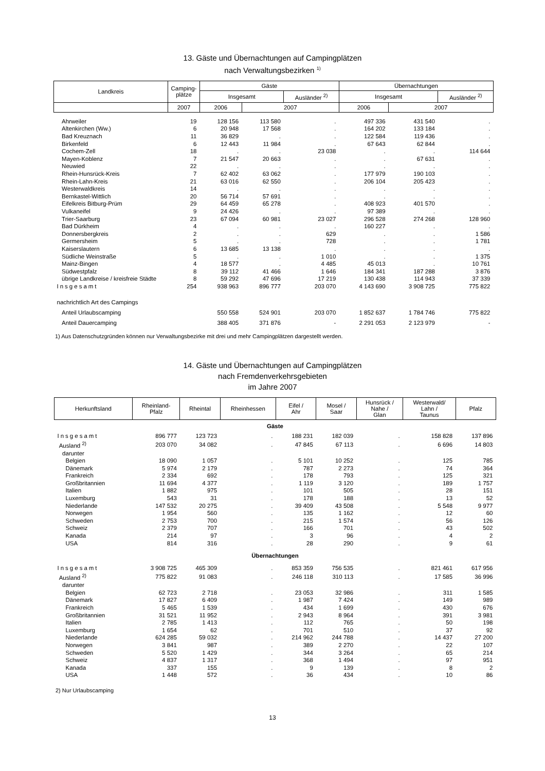13. Gäste und Übernachtungen auf Campingplätzen
nach Verwaltungsbezirken <sup>1)</sup>
| Landkreis | Camping- plätze | Gäste | | | Übernachtungen | | |
| --- | --- | --- | --- | --- | --- | --- | --- |
| | | Insgesamt | | Ausländer <sup>2)</sup> | Insgesamt | | Ausländer <sup>2)</sup> |
| | 2007 | 2006 | 2007 | | 2006 | 2007 | |
| Ahrweiler | 19 | 128 156 | 113 580 | . | 497 336 | 431 540 | . |
| Altenkirchen (Ww.) | 6 | 20 948 | 17 568 | . | 164 202 | 133 184 | . |
| Bad Kreuznach | 11 | 36 829 | . | . | 122 584 | 119 436 | . |
| Birkenfeld | 6 | 12 443 | 11 984 | . | 67 643 | 62 844 | . |
| Cochem-Zell | 18 | . | . | 23 038 | . | . | 114 644 |
| Mayen-Koblenz | 7 | 21 547 | 20 663 | . | . | 67 631 | . |
| Neuwied | 22 | . | . | . | . | . | . |
| Rhein-Hunsrück-Kreis | 7 | 62 402 | 63 062 | . | 177 979 | 190 103 | . |
| Rhein-Lahn-Kreis | 21 | 63 016 | 62 550 | . | 206 104 | 205 423 | . |
| Westerwaldkreis | 14 | . | . | . | . | . | . |
| Bernkastel-Wittlich | 20 | 56 714 | 57 691 | . | . | . | . |
| Eifelkreis Bitburg-Prüm | 29 | 64 459 | 65 278 | . | 408 923 | 401 570 | . |
| Vulkaneifel | 9 | 24 426 | . | . | 97 389 | . | . |
| Trier-Saarburg | 23 | 67 094 | 60 981 | 23 027 | 296 528 | 274 268 | 128 960 |
| Bad Dürkheim | 4 | . | . | . | 160 227 | . | . |
| Donnersbergkreis | 2 | . | . | 629 | . | . | 1 586 |
| Germersheim | 5 | . | . | 728 | . | . | 1 781 |
| Kaiserslautern | 6 | 13 685 | 13 138 | . | . | . | . |
| Südliche Weinstraße | 5 | . | . | 1 010 | . | . | 1 375 |
| Mainz-Bingen | 4 | 18 577 | . | 4 485 | 45 013 | . | 10 761 |
| Südwestpfalz | 8 | 39 112 | 41 466 | 1 646 | 184 341 | 187 288 | 3 876 |
| übrige Landkreise / kreisfreie Städte | 8 | 59 292 | 47 696 | 17 219 | 130 438 | 114 943 | 37 339 |
| Insgesamt | 254 | 938 963 | 896 777 | 203 070 | 4 143 690 | 3 908 725 | 775 822 |
| nachrichtlich Art des Campings | | | | | | | |
| Anteil Urlaubscamping | | 550 558 | 524 901 | 203 070 | 1 852 637 | 1 784 746 | 775 822 |
| Anteil Dauercamping | | 388 405 | 371 876 | - | 2 291 053 | 2 123 979 | - |
1) Aus Datenschutzgründen können nur Verwaltungsbezirke mit drei und mehr Campingplätzen dargestellt werden.
14. Gäste und Übernachtungen auf Campingplätzen
nach Fremdenverkehrsgebieten
im Jahre 2007
| Herkunftsland | Rheinland- Pfalz | Rheintal | Rheinhessen | Eifel / Ahr | Mosel / Saar | Hunsrück / Nahe / Glan | Westerwald/ Lahn / Taunus | Pfalz |
| --- | --- | --- | --- | --- | --- | --- | --- | --- |
| Gäste | | | | | | | | |
| Insgesamt | 896 777 | 123 723 | . | 188 231 | 182 039 | . | 158 828 | 137 896 |
| Ausland <sup>2)</sup> | 203 070 | 34 082 | . | 47 845 | 67 113 | . | 6 696 | 14 803 |
| darunter | | | | | | | | |
| Belgien | 18 090 | 1 057 | . | 5 101 | 10 252 | . | 125 | 785 |
| Dänemark | 5 974 | 2 179 | . | 787 | 2 273 | . | 74 | 364 |
| Frankreich | 2 334 | 692 | . | 178 | 793 | . | 125 | 321 |
| Großbritannien | 11 694 | 4 377 | . | 1 119 | 3 120 | . | 189 | 1 757 |
| Italien | 1 882 | 975 | . | 101 | 505 | . | 28 | 151 |
| Luxemburg | 543 | 31 | . | 178 | 188 | . | 13 | 52 |
| Niederlande | 147 532 | 20 275 | . | 39 409 | 43 508 | . | 5 548 | 9 977 |
| Norwegen | 1 954 | 560 | . | 135 | 1 162 | . | 12 | 60 |
| Schweden | 2 753 | 700 | . | 215 | 1 574 | . | 56 | 126 |
| Schweiz | 2 379 | 707 | . | 166 | 701 | . | 43 | 502 |
| Kanada | 214 | 97 | . | 3 | 96 | . | 4 | 2 |
| USA | 814 | 316 | . | 28 | 290 | . | 9 | 61 |
| Übernachtungen | | | | | | | | |
| Insgesamt | 3 908 725 | 465 309 | . | 853 359 | 756 535 | . | 821 461 | 617 956 |
| Ausland <sup>2)</sup> | 775 822 | 91 083 | . | 246 118 | 310 113 | . | 17 585 | 36 996 |
| darunter | | | | | | | | |
| Belgien | 62 723 | 2 718 | . | 23 053 | 32 986 | . | 311 | 1 585 |
| Dänemark | 17 827 | 6 409 | . | 1 987 | 7 424 | . | 149 | 989 |
| Frankreich | 5 465 | 1 539 | . | 434 | 1 699 | . | 430 | 676 |
| Großbritannien | 31 521 | 11 952 | . | 2 943 | 8 964 | . | 391 | 3 981 |
| Italien | 2 785 | 1 413 | . | 112 | 765 | . | 50 | 198 |
| Luxemburg | 1 654 | 62 | . | 701 | 510 | . | 37 | 92 |
| Niederlande | 624 285 | 59 032 | . | 214 962 | 244 788 | . | 14 437 | 27 200 |
| Norwegen | 3 841 | 987 | . | 389 | 2 270 | . | 22 | 107 |
| Schweden | 5 520 | 1 429 | . | 344 | 3 264 | . | 65 | 214 |
| Schweiz | 4 837 | 1 317 | . | 368 | 1 494 | . | 97 | 951 |
| Kanada | 337 | 155 | . | 9 | 139 | . | 8 | 2 |
| USA | 1 448 | 572 | . | 36 | 434 | . | 10 | 86 |
2) Nur Urlaubscamping
13